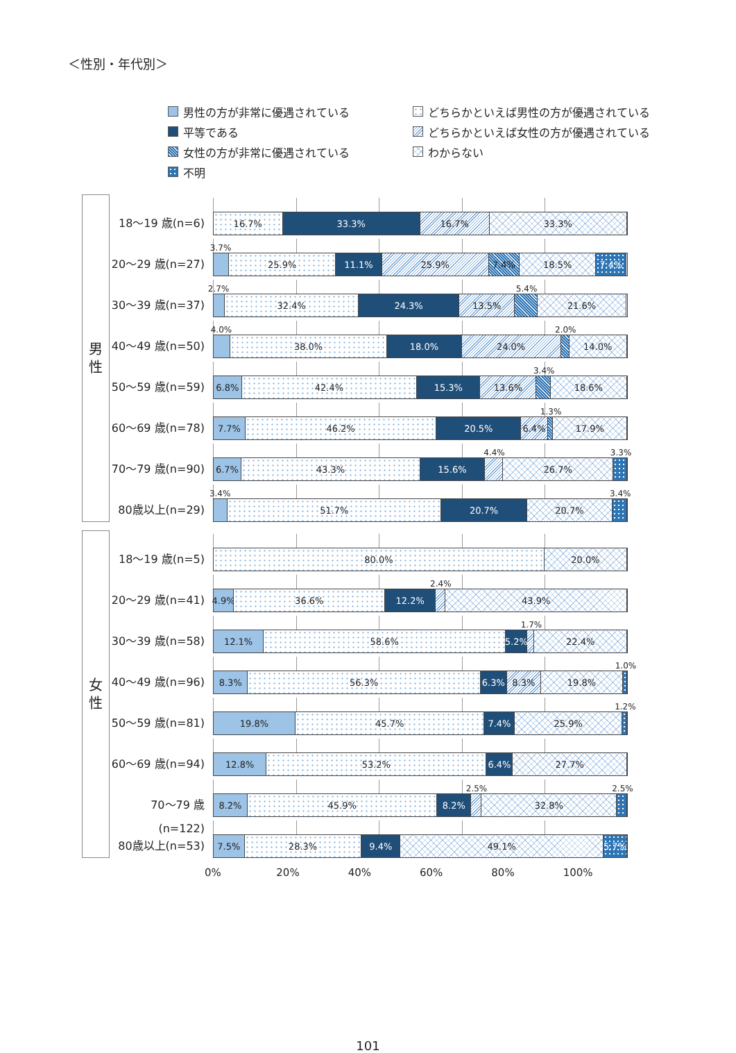＜性別・年代別＞
男性の方が非常に優遇されている
どちらかといえば男性の方が優遇されている
平等である
どちらかといえば女性の方が優遇されている
女性の方が非常に優遇されている
わからない
不明
男
性
18～19 歳(n=6)
16.7% 33.3% 16.7% 33.3%
20～29 歳(n=27)
3.7%
25.9% 11.1% 25.9% 7.4% 18.5% 7.4%
30～39 歳(n=37)
2.7% 5.4%
32.4% 24.3% 13.5% 21.6%
40～49 歳(n=50)
4.0% 2.0%
38.0% 18.0% 24.0% 14.0%
50～59 歳(n=59)
3.4%
6.8% 42.4% 15.3% 13.6% 18.6%
60～69 歳(n=78)
1.3%
7.7% 46.2% 20.5% 6.4% 17.9%
70～79 歳(n=90)
4.4% 3.3%
6.7% 43.3% 15.6% 26.7%
80歳以上(n=29)
3.4% 3.4%
51.7% 20.7% 20.7%
女
性
18～19 歳(n=5)
80.0% 20.0%
20～29 歳(n=41)
2.4%
4.9% 36.6% 12.2% 43.9%
30～39 歳(n=58)
1.7%
12.1% 58.6% 5.2% 22.4%
40～49 歳(n=96)
1.0%
8.3% 56.3% 6.3% 8.3% 19.8%
50～59 歳(n=81)
1.2%
19.8% 45.7% 7.4% 25.9%
60～69 歳(n=94)
12.8% 53.2% 6.4% 27.7%
70～79 歳(n=122)
2.5% 2.5%
8.2% 45.9% 8.2% 32.8%
80歳以上(n=53)
7.5% 28.3% 9.4% 49.1% 5.7%
0% 20% 40% 60% 80% 100%
101